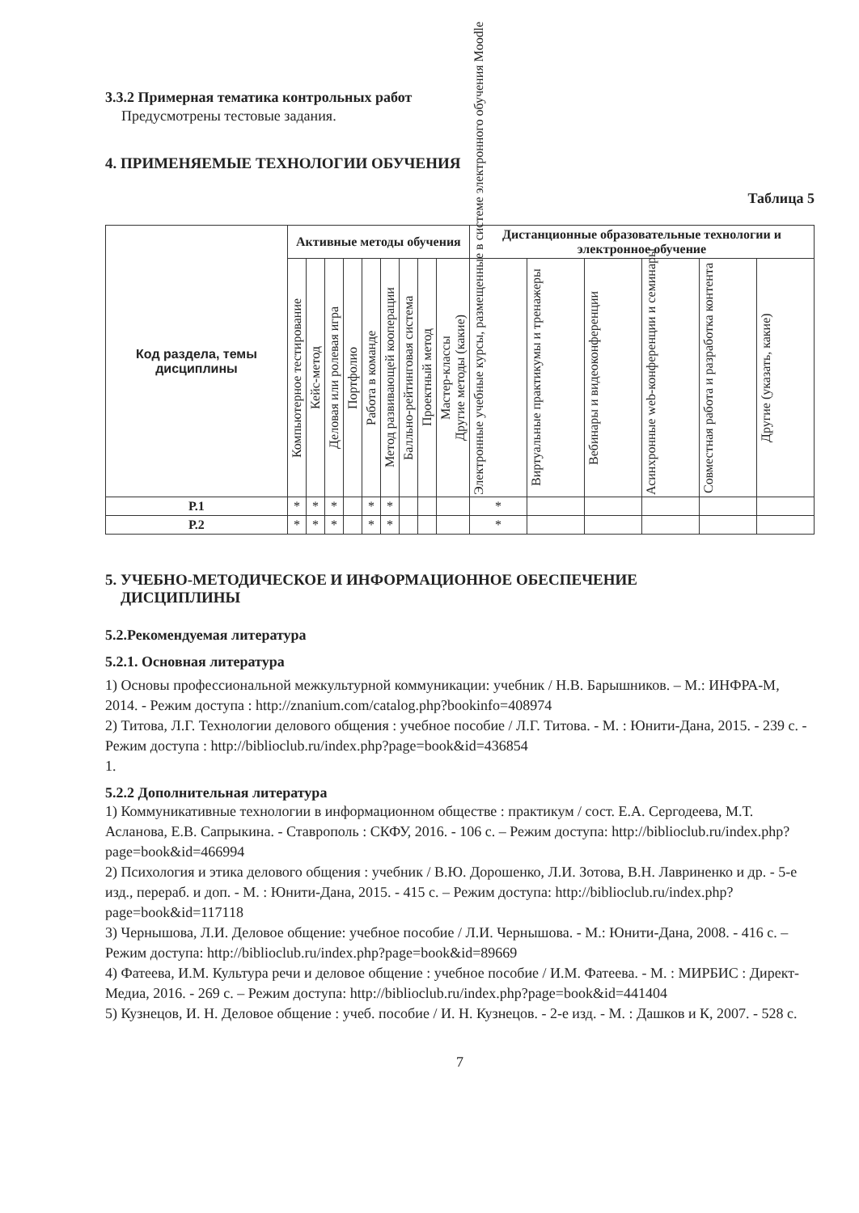3.3.2 Примерная тематика контрольных работ
Предусмотрены тестовые задания.
4. ПРИМЕНЯЕМЫЕ ТЕХНОЛОГИИ ОБУЧЕНИЯ
Таблица 5
| Код раздела, темы дисциплины | Активные методы обучения | | | | | | | | | Дистанционные образовательные технологии и электронное обучение | | | | | |
| --- | --- | --- | --- | --- | --- | --- | --- | --- | --- | --- | --- | --- | --- | --- | --- |
| | Компьютерное тестирование | Кейс-метод | Деловая или ролевая игра | Портфолио | Работа в команде | Метод развивающей кооперации | Балльно-рейтинговая система | Проектный метод | Мастер-классы Другие методы (какие) | Электронные учебные курсы, размещенные в системе электронного обучения Moodle | Виртуальные практикумы и тренажеры | Вебинары и видеоконференции | Асинхронные web-конференции и семинары | Совместная работа и разработка контента | Другие (указать, какие) |
| Р.1 | * | * | * | | * | * | | | | * | | | | | |
| Р.2 | * | * | * | | * | * | | | | * | | | | | |
5. УЧЕБНО-МЕТОДИЧЕСКОЕ И ИНФОРМАЦИОННОЕ ОБЕСПЕЧЕНИЕ
ДИСЦИПЛИНЫ
5.2.Рекомендуемая литература
5.2.1. Основная литература
1) Основы профессиональной межкультурной коммуникации: учебник / Н.В. Барышников. – М.: ИНФРА-М, 2014. - Режим доступа : http://znanium.com/catalog.php?bookinfo=408974
2) Титова, Л.Г. Технологии делового общения : учебное пособие / Л.Г. Титова. - М. : Юнити-Дана, 2015. - 239 с. - Режим доступа : http://biblioclub.ru/index.php?page=book&id=436854
1.
5.2.2 Дополнительная литература
1) Коммуникативные технологии в информационном обществе : практикум / сост. Е.А. Сергодеева, М.Т. Асланова, Е.В. Сапрыкина. - Ставрополь : СКФУ, 2016. - 106 с. – Режим доступа: http://biblioclub.ru/index.php?page=book&id=466994
2) Психология и этика делового общения : учебник / В.Ю. Дорошенко, Л.И. Зотова, В.Н. Лавриненко и др. - 5-е изд., перераб. и доп. - М. : Юнити-Дана, 2015. - 415 с. – Режим доступа: http://biblioclub.ru/index.php?page=book&id=117118
3) Чернышова, Л.И. Деловое общение: учебное пособие / Л.И. Чернышова. - М.: Юнити-Дана, 2008. - 416 с. – Режим доступа: http://biblioclub.ru/index.php?page=book&id=89669
4) Фатеева, И.М. Культура речи и деловое общение : учебное пособие / И.М. Фатеева. - М. : МИРБИС : Директ-Медиа, 2016. - 269 с. – Режим доступа: http://biblioclub.ru/index.php?page=book&id=441404
5) Кузнецов, И. Н. Деловое общение : учеб. пособие / И. Н. Кузнецов. - 2-е изд. - М. : Дашков и К, 2007. - 528 с.
7